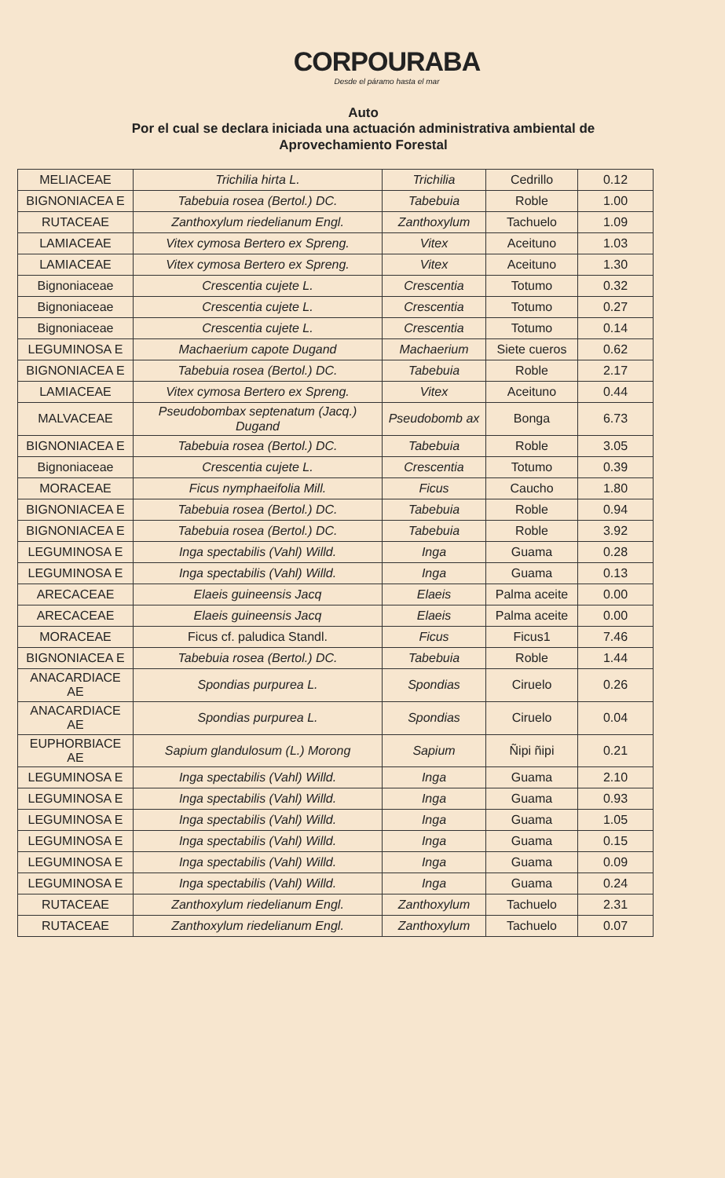CORPOURABA
Desde el páramo hasta el mar
Auto
Por el cual se declara iniciada una actuación administrativa ambiental de
Aprovechamiento Forestal
| MELIACEAE | Trichilia hirta L. | Trichilia | Cedrillo | 0.12 |
| BIGNONIACEA E | Tabebuia rosea (Bertol.) DC. | Tabebuia | Roble | 1.00 |
| RUTACEAE | Zanthoxylum riedelianum Engl. | Zanthoxylum | Tachuelo | 1.09 |
| LAMIACEAE | Vitex cymosa Bertero ex Spreng. | Vitex | Aceituno | 1.03 |
| LAMIACEAE | Vitex cymosa Bertero ex Spreng. | Vitex | Aceituno | 1.30 |
| Bignoniaceae | Crescentia cujete L. | Crescentia | Totumo | 0.32 |
| Bignoniaceae | Crescentia cujete L. | Crescentia | Totumo | 0.27 |
| Bignoniaceae | Crescentia cujete L. | Crescentia | Totumo | 0.14 |
| LEGUMINOSA E | Machaerium capote Dugand | Machaerium | Siete cueros | 0.62 |
| BIGNONIACEA E | Tabebuia rosea (Bertol.) DC. | Tabebuia | Roble | 2.17 |
| LAMIACEAE | Vitex cymosa Bertero ex Spreng. | Vitex | Aceituno | 0.44 |
| MALVACEAE | Pseudobombax septenatum (Jacq.) Dugand | Pseudobomb ax | Bonga | 6.73 |
| BIGNONIACEA E | Tabebuia rosea (Bertol.) DC. | Tabebuia | Roble | 3.05 |
| Bignoniaceae | Crescentia cujete L. | Crescentia | Totumo | 0.39 |
| MORACEAE | Ficus nymphaeifolia Mill. | Ficus | Caucho | 1.80 |
| BIGNONIACEA E | Tabebuia rosea (Bertol.) DC. | Tabebuia | Roble | 0.94 |
| BIGNONIACEA E | Tabebuia rosea (Bertol.) DC. | Tabebuia | Roble | 3.92 |
| LEGUMINOSA E | Inga spectabilis (Vahl) Willd. | Inga | Guama | 0.28 |
| LEGUMINOSA E | Inga spectabilis (Vahl) Willd. | Inga | Guama | 0.13 |
| ARECACEAE | Elaeis guineensis Jacq | Elaeis | Palma aceite | 0.00 |
| ARECACEAE | Elaeis guineensis Jacq | Elaeis | Palma aceite | 0.00 |
| MORACEAE | Ficus cf. paludica Standl. | Ficus | Ficus1 | 7.46 |
| BIGNONIACEA E | Tabebuia rosea (Bertol.) DC. | Tabebuia | Roble | 1.44 |
| ANACARDIACE AE | Spondias purpurea L. | Spondias | Ciruelo | 0.26 |
| ANACARDIACE AE | Spondias purpurea L. | Spondias | Ciruelo | 0.04 |
| EUPHORBIACE AE | Sapium glandulosum (L.) Morong | Sapium | Ñipi ñipi | 0.21 |
| LEGUMINOSA E | Inga spectabilis (Vahl) Willd. | Inga | Guama | 2.10 |
| LEGUMINOSA E | Inga spectabilis (Vahl) Willd. | Inga | Guama | 0.93 |
| LEGUMINOSA E | Inga spectabilis (Vahl) Willd. | Inga | Guama | 1.05 |
| LEGUMINOSA E | Inga spectabilis (Vahl) Willd. | Inga | Guama | 0.15 |
| LEGUMINOSA E | Inga spectabilis (Vahl) Willd. | Inga | Guama | 0.09 |
| LEGUMINOSA E | Inga spectabilis (Vahl) Willd. | Inga | Guama | 0.24 |
| RUTACEAE | Zanthoxylum riedelianum Engl. | Zanthoxylum | Tachuelo | 2.31 |
| RUTACEAE | Zanthoxylum riedelianum Engl. | Zanthoxylum | Tachuelo | 0.07 |